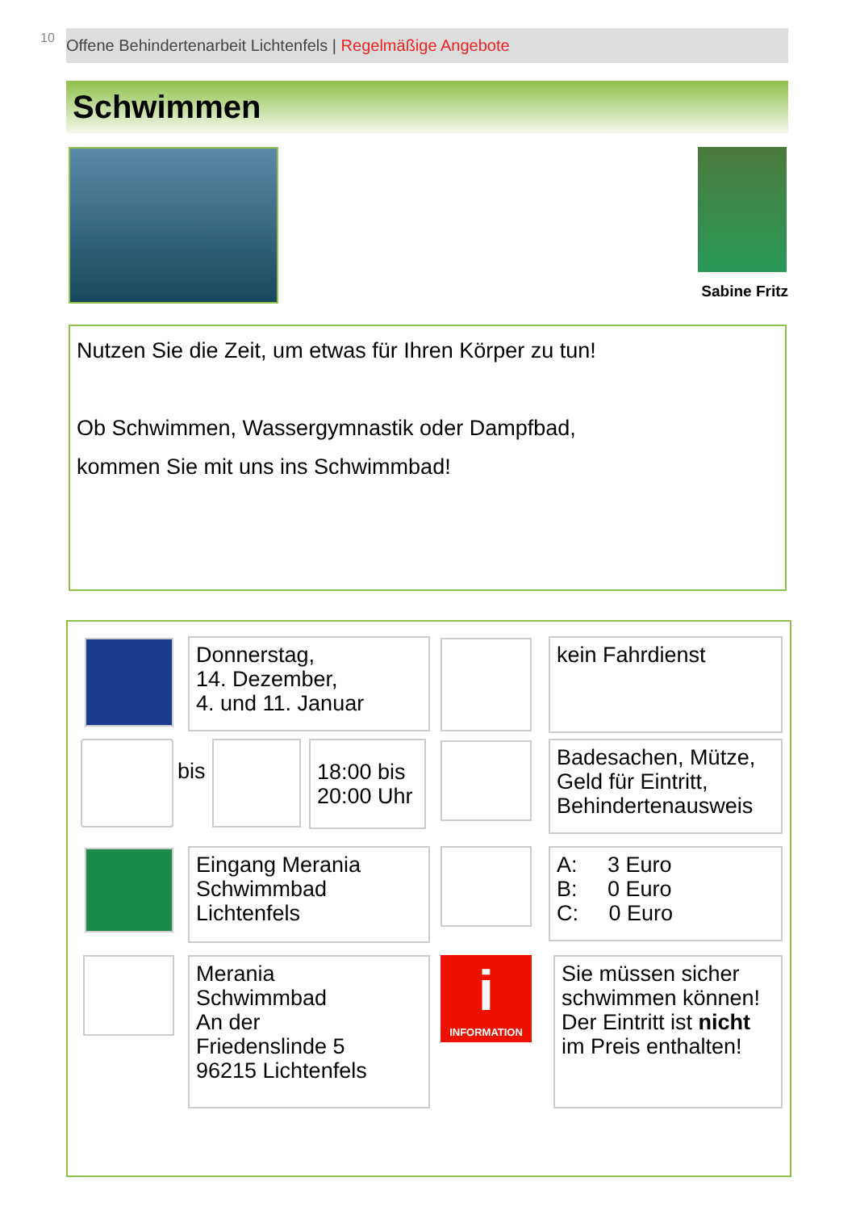10 Offene Behindertenarbeit Lichtenfels | Regelmäßige Angebote
Schwimmen
Sabine Fritz
Nutzen Sie die Zeit, um etwas für Ihren Körper zu tun!
Ob Schwimmen, Wassergymnastik oder Dampfbad,
kommen Sie mit uns ins Schwimmbad!
Donnerstag,
14. Dezember,
4. und 11. Januar
kein Fahrdienst
bis
18:00 bis
20:00 Uhr
Badesachen, Mütze,
Geld für Eintritt,
Behindertenausweis
Eingang Merania
Schwimmbad
Lichtenfels
A: 3 Euro
B: 0 Euro
C: 0 Euro
Merania
Schwimmbad
An der
Friedenslinde 5
96215 Lichtenfels
i
INFORMATION
Sie müssen sicher schwimmen können!
Der Eintritt ist nicht im Preis enthalten!